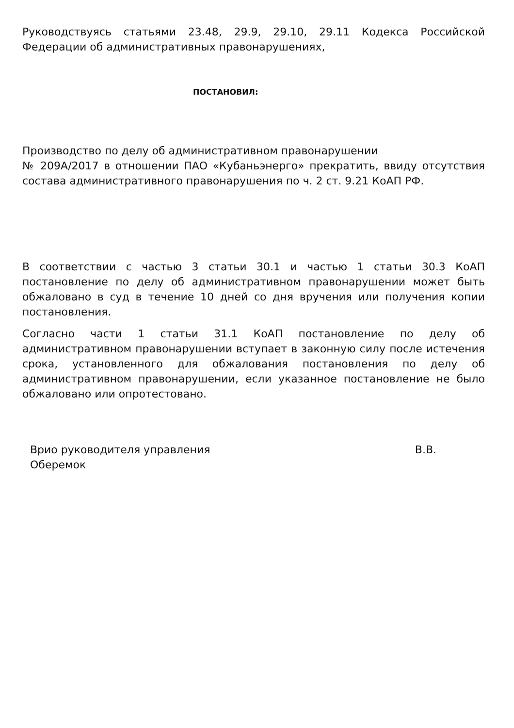Руководствуясь статьями 23.48, 29.9, 29.10, 29.11 Кодекса Российской Федерации об административных правонарушениях,
ПОСТАНОВИЛ:
Производство по делу об административном правонарушении
№ 209А/2017 в отношении ПАО «Кубаньэнерго» прекратить, ввиду отсутствия состава административного правонарушения по ч. 2 ст. 9.21 КоАП РФ.
В соответствии с частью 3 статьи 30.1 и частью 1 статьи 30.3 КоАП постановление по делу об административном правонарушении может быть обжаловано в суд в течение 10 дней со дня вручения или получения копии постановления.
Согласно части 1 статьи 31.1 КоАП постановление по делу об административном правонарушении вступает в законную силу после истечения срока, установленного для обжалования постановления по делу об административном правонарушении, если указанное постановление не было обжаловано или опротестовано.
Врио руководителя управления В.В.
Оберемок